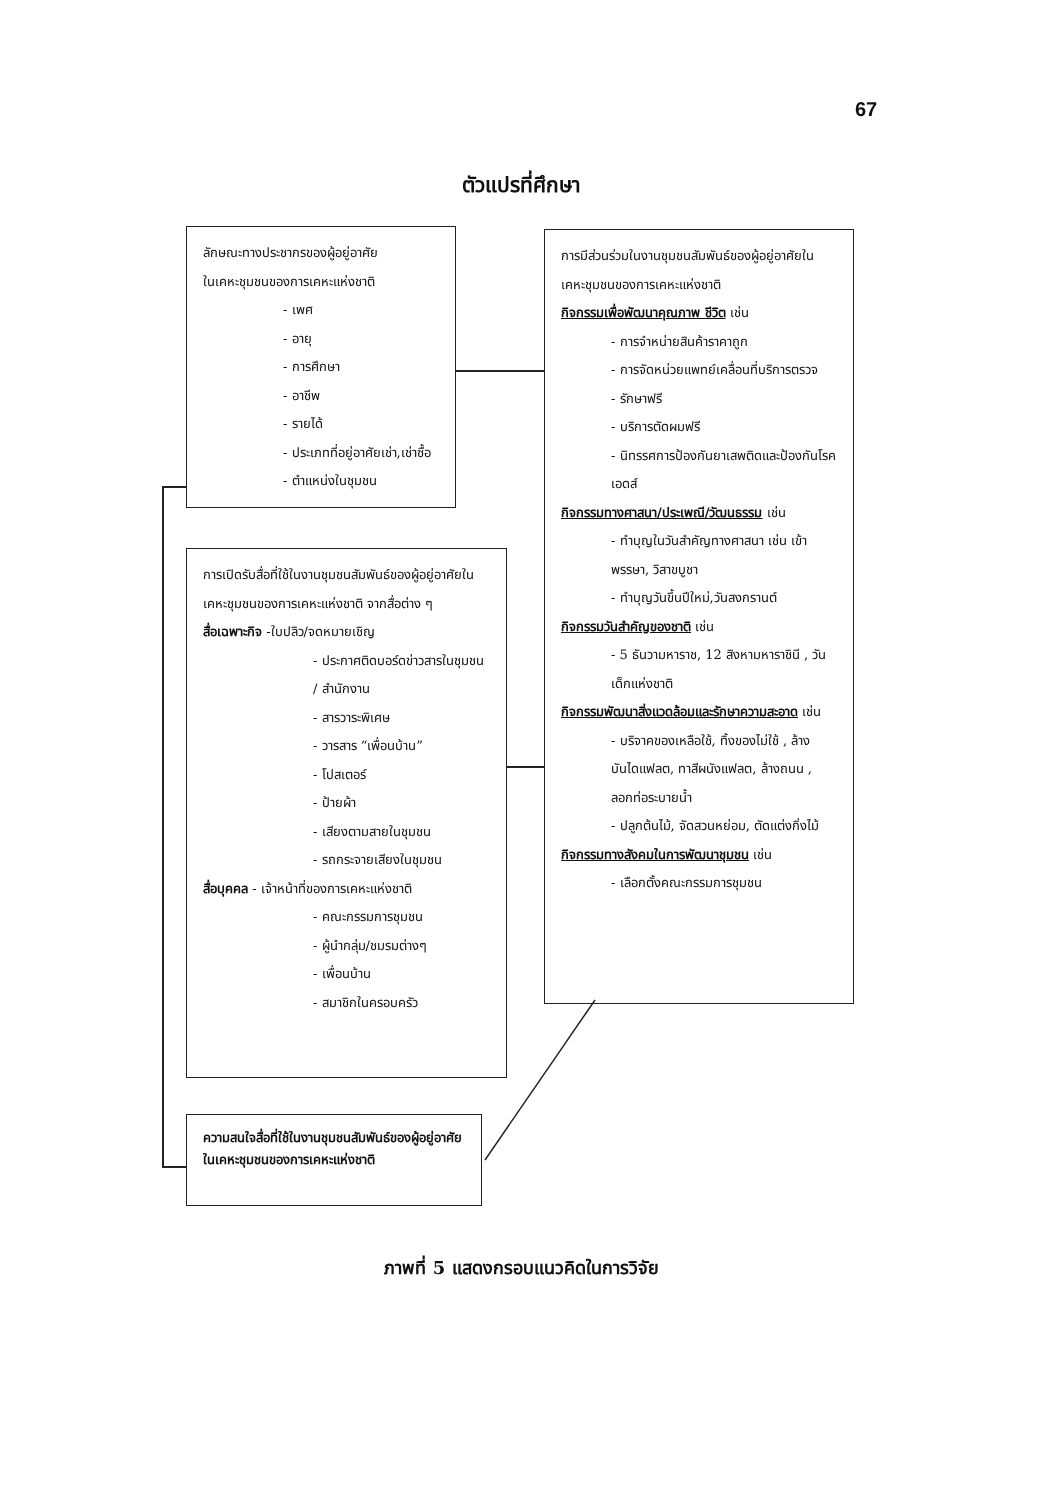67
ตัวแปรที่ศึกษา
ลักษณะทางประชากรของผู้อยู่อาศัย
ในเคหะชุมชนของการเคหะแห่งชาติ
- เพศ
- อายุ
- การศึกษา
- อาชีพ
- รายได้
- ประเภทที่อยู่อาศัยเช่า,เช่าซื้อ
- ตำแหน่งในชุมชน
การเปิดรับสื่อที่ใช้ในงานชุมชนสัมพันธ์ของผู้อยู่อาศัยในเคหะชุมชนของการเคหะแห่งชาติ จากสื่อต่าง ๆ
สื่อเฉพาะกิจ -ใบปลิว/จดหมายเชิญ
- ประกาศติดบอร์ดข่าวสารในชุมชน / สำนักงาน
- สารวาระพิเศษ
- วารสาร “เพื่อนบ้าน”
- โปสเตอร์
- ป้ายผ้า
- เสียงตามสายในชุมชน
- รถกระจายเสียงในชุมชน
สื่อบุคคล - เจ้าหน้าที่ของการเคหะแห่งชาติ
- คณะกรรมการชุมชน
- ผู้นำกลุ่ม/ชมรมต่างๆ
- เพื่อนบ้าน
- สมาชิกในครอบครัว
ความสนใจสื่อที่ใช้ในงานชุมชนสัมพันธ์ของผู้อยู่อาศัยในเคหะชุมชนของการเคหะแห่งชาติ
การมีส่วนร่วมในงานชุมชนสัมพันธ์ของผู้อยู่อาศัยในเคหะชุมชนของการเคหะแห่งชาติ
กิจกรรมเพื่อพัฒนาคุณภาพ ชีวิต เช่น
- การจำหน่ายสินค้าราคาถูก
- การจัดหน่วยแพทย์เคลื่อนที่บริการตรวจ
- รักษาฟรี
- บริการตัดผมฟรี
- นิทรรศการป้องกันยาเสพติดและป้องกันโรคเอดส์
กิจกรรมทางศาสนา/ประเพณี/วัฒนธรรม เช่น
- ทำบุญในวันสำคัญทางศาสนา เช่น เข้าพรรษา, วิสาขบูชา
- ทำบุญวันขึ้นปีใหม่,วันสงกรานต์
กิจกรรมวันสำคัญของชาติ เช่น
- 5 ธันวามหาราช, 12 สิงหามหาราชินี , วันเด็กแห่งชาติ
กิจกรรมพัฒนาสิ่งแวดล้อมและรักษาความสะอาด เช่น
- บริจาคของเหลือใช้, ทิ้งของไม่ใช้ , ล้างบันไดแฟลต, ทาสีผนังแฟลต, ล้างถนน , ลอกท่อระบายน้ำ
- ปลูกต้นไม้, จัดสวนหย่อม, ตัดแต่งกิ่งไม้
กิจกรรมทางสังคมในการพัฒนาชุมชน เช่น
- เลือกตั้งคณะกรรมการชุมชน
ภาพที่ 5 แสดงกรอบแนวคิดในการวิจัย